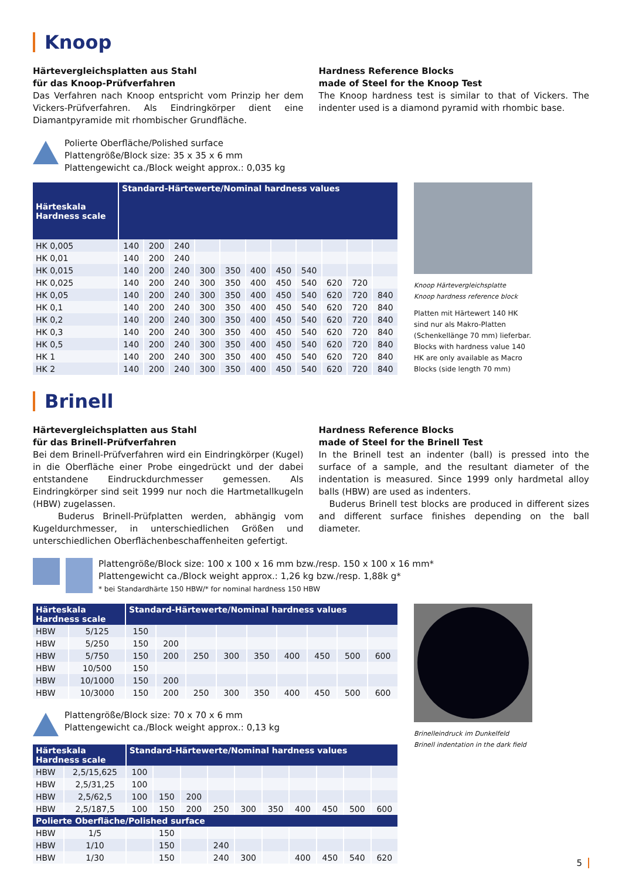Knoop
Härtevergleichsplatten aus Stahl
für das Knoop-Prüfverfahren
Das Verfahren nach Knoop entspricht vom Prinzip her dem Vickers-Prüfverfahren. Als Eindringkörper dient eine Diamantpyramide mit rhombischer Grundfläche.
Hardness Reference Blocks
made of Steel for the Knoop Test
The Knoop hardness test is similar to that of Vickers. The indenter used is a diamond pyramid with rhombic base.
Polierte Oberfläche/Polished surface
Plattengröße/Block size: 35 x 35 x 6 mm
Plattengewicht ca./Block weight approx.: 0,035 kg
| Härteskala Hardness scale | Standard-Härtewerte/Nominal hardness values | | | | | | | | | | |
| --- | --- | --- | --- | --- | --- | --- | --- | --- | --- | --- | --- |
| HK 0,005 | 140 | 200 | 240 | | | | | | | | |
| HK 0,01 | 140 | 200 | 240 | | | | | | | | |
| HK 0,015 | 140 | 200 | 240 | 300 | 350 | 400 | 450 | 540 | | | |
| HK 0,025 | 140 | 200 | 240 | 300 | 350 | 400 | 450 | 540 | 620 | 720 | |
| HK 0,05 | 140 | 200 | 240 | 300 | 350 | 400 | 450 | 540 | 620 | 720 | 840 |
| HK 0,1 | 140 | 200 | 240 | 300 | 350 | 400 | 450 | 540 | 620 | 720 | 840 |
| HK 0,2 | 140 | 200 | 240 | 300 | 350 | 400 | 450 | 540 | 620 | 720 | 840 |
| HK 0,3 | 140 | 200 | 240 | 300 | 350 | 400 | 450 | 540 | 620 | 720 | 840 |
| HK 0,5 | 140 | 200 | 240 | 300 | 350 | 400 | 450 | 540 | 620 | 720 | 840 |
| HK 1 | 140 | 200 | 240 | 300 | 350 | 400 | 450 | 540 | 620 | 720 | 840 |
| HK 2 | 140 | 200 | 240 | 300 | 350 | 400 | 450 | 540 | 620 | 720 | 840 |
Knoop Härtevergleichsplatte
Knoop hardness reference block
Platten mit Härtewert 140 HK sind nur als Makro-Platten (Schenkellänge 70 mm) lieferbar. Blocks with hardness value 140 HK are only available as Macro Blocks (side length 70 mm)
Brinell
Härtevergleichsplatten aus Stahl
für das Brinell-Prüfverfahren
Bei dem Brinell-Prüfverfahren wird ein Eindringkörper (Kugel) in die Oberfläche einer Probe eingedrückt und der dabei entstandene Eindruckdurchmesser gemessen. Als Eindringkörper sind seit 1999 nur noch die Hartmetallkugeln (HBW) zugelassen.
Buderus Brinell-Prüfplatten werden, abhängig vom Kugeldurchmesser, in unterschiedlichen Größen und unterschiedlichen Oberflächenbeschaffenheiten gefertigt.
Hardness Reference Blocks
made of Steel for the Brinell Test
In the Brinell test an indenter (ball) is pressed into the surface of a sample, and the resultant diameter of the indentation is measured. Since 1999 only hardmetal alloy balls (HBW) are used as indenters.
Buderus Brinell test blocks are produced in different sizes and different surface finishes depending on the ball diameter.
Plattengröße/Block size: 100 x 100 x 16 mm bzw./resp. 150 x 100 x 16 mm*
Plattengewicht ca./Block weight approx.: 1,26 kg bzw./resp. 1,88k g*
* bei Standardhärte 150 HBW/* for nominal hardness 150 HBW
| Härteskala Hardness scale | | Standard-Härtewerte/Nominal hardness values | | | | | | | | |
| --- | --- | --- | --- | --- | --- | --- | --- | --- | --- | --- |
| HBW | 5/125 | 150 | | | | | | | | |
| HBW | 5/250 | 150 | 200 | | | | | | | |
| HBW | 5/750 | 150 | 200 | 250 | 300 | 350 | 400 | 450 | 500 | 600 |
| HBW | 10/500 | 150 | | | | | | | | |
| HBW | 10/1000 | 150 | 200 | | | | | | | |
| HBW | 10/3000 | 150 | 200 | 250 | 300 | 350 | 400 | 450 | 500 | 600 |
Plattengröße/Block size: 70 x 70 x 6 mm
Plattengewicht ca./Block weight approx.: 0,13 kg
| Härteskala Hardness scale | | Standard-Härtewerte/Nominal hardness values | | | | | | | | | |
| --- | --- | --- | --- | --- | --- | --- | --- | --- | --- | --- | --- |
| HBW | 2,5/15,625 | 100 | | | | | | | | | |
| HBW | 2,5/31,25 | 100 | | | | | | | | | |
| HBW | 2,5/62,5 | 100 | 150 | 200 | | | | | | | |
| HBW | 2,5/187,5 | 100 | 150 | 200 | 250 | 300 | 350 | 400 | 450 | 500 | 600 |
| Polierte Oberfläche/Polished surface | | | | | | | | | | | |
| HBW | 1/5 | | 150 | | | | | | | | |
| HBW | 1/10 | | 150 | | 240 | | | | | | |
| HBW | 1/30 | | 150 | | 240 | 300 | | 400 | 450 | 540 | 620 |
Brinelleindruck im Dunkelfeld
Brinell indentation in the dark field
5